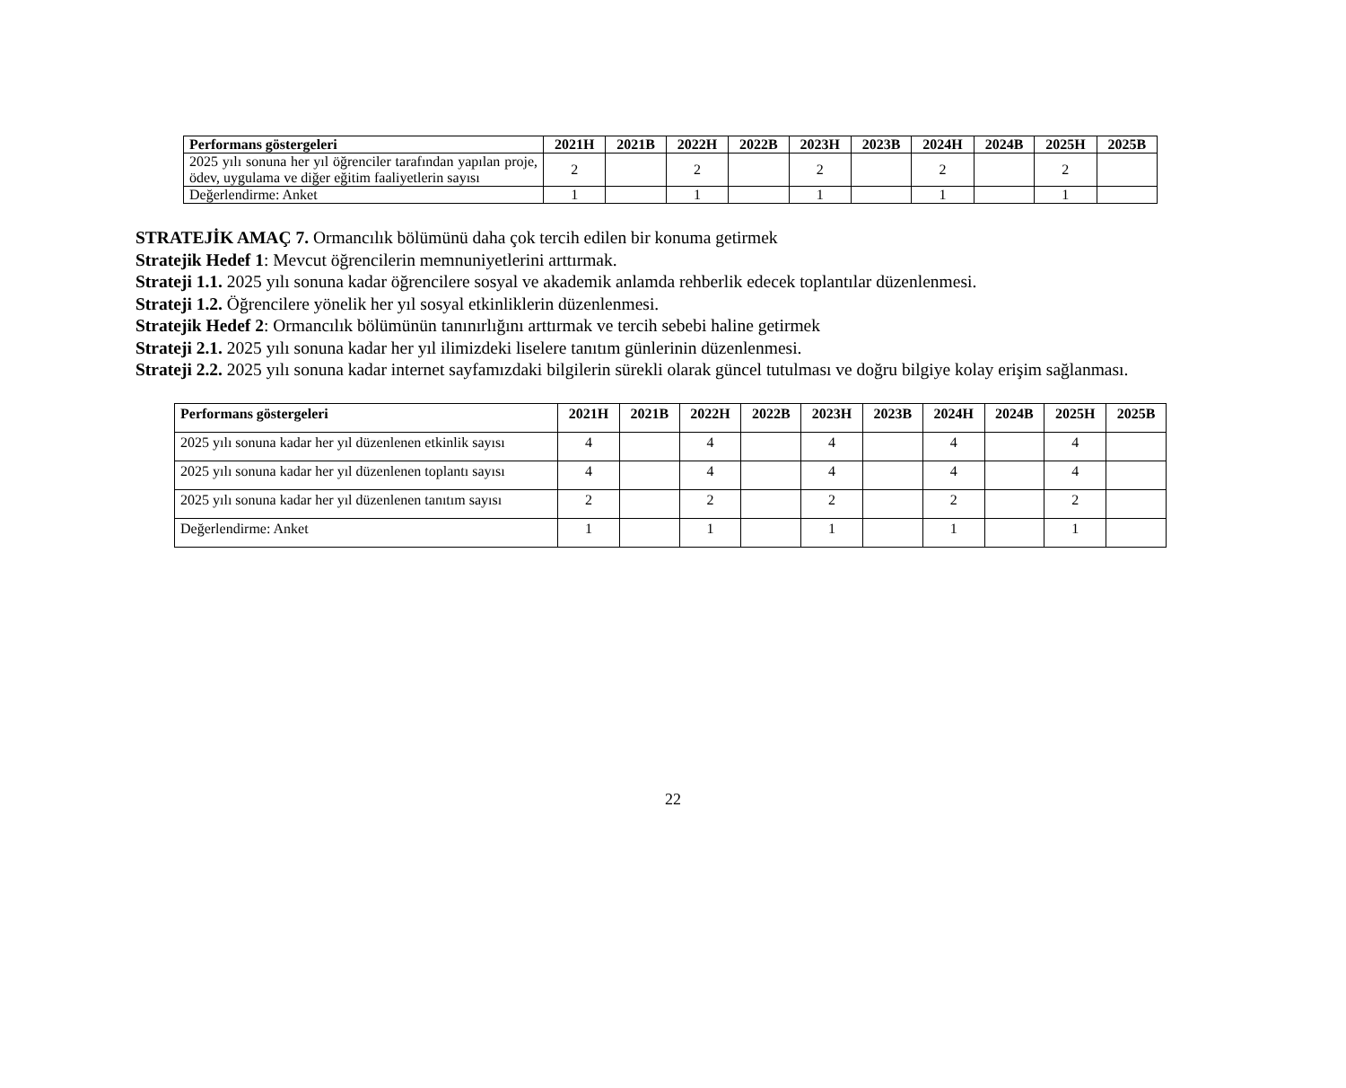| Performans göstergeleri | 2021H | 2021B | 2022H | 2022B | 2023H | 2023B | 2024H | 2024B | 2025H | 2025B |
| --- | --- | --- | --- | --- | --- | --- | --- | --- | --- | --- |
| 2025 yılı sonuna her yıl öğrenciler tarafından yapılan proje, ödev, uygulama ve diğer eğitim faaliyetlerin sayısı | 2 | | 2 | | 2 | | 2 | | 2 | |
| Değerlendirme: Anket | 1 | | 1 | | 1 | | 1 | | 1 | |
STRATEJİK AMAÇ 7. Ormancılık bölümünü daha çok tercih edilen bir konuma getirmek
Stratejik Hedef 1: Mevcut öğrencilerin memnuniyetlerini arttırmak.
Strateji 1.1. 2025 yılı sonuna kadar öğrencilere sosyal ve akademik anlamda rehberlik edecek toplantılar düzenlenmesi.
Strateji 1.2. Öğrencilere yönelik her yıl sosyal etkinliklerin düzenlenmesi.
Stratejik Hedef 2: Ormancılık bölümünün tanınırlığını arttırmak ve tercih sebebi haline getirmek
Strateji 2.1. 2025 yılı sonuna kadar her yıl ilimizdeki liselere tanıtım günlerinin düzenlenmesi.
Strateji 2.2. 2025 yılı sonuna kadar internet sayfamızdaki bilgilerin sürekli olarak güncel tutulması ve doğru bilgiye kolay erişim sağlanması.
| Performans göstergeleri | 2021H | 2021B | 2022H | 2022B | 2023H | 2023B | 2024H | 2024B | 2025H | 2025B |
| --- | --- | --- | --- | --- | --- | --- | --- | --- | --- | --- |
| 2025 yılı sonuna kadar her yıl düzenlenen etkinlik sayısı | 4 | | 4 | | 4 | | 4 | | 4 | |
| 2025 yılı sonuna kadar her yıl düzenlenen toplantı sayısı | 4 | | 4 | | 4 | | 4 | | 4 | |
| 2025 yılı sonuna kadar her yıl düzenlenen tanıtım sayısı | 2 | | 2 | | 2 | | 2 | | 2 | |
| Değerlendirme: Anket | 1 | | 1 | | 1 | | 1 | | 1 | |
22